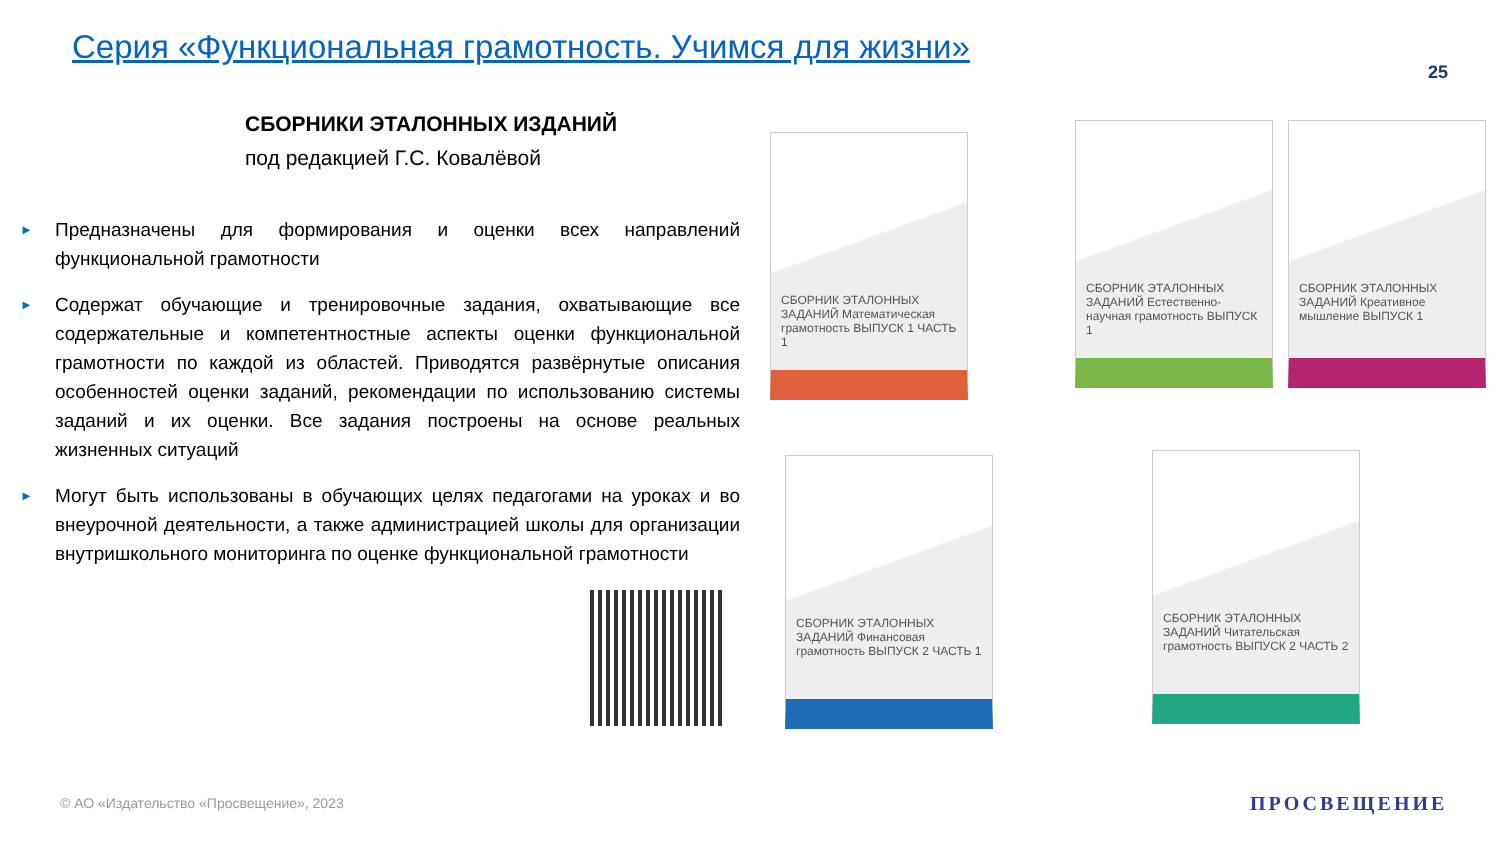Серия «Функциональная грамотность. Учимся для жизни»
25
СБОРНИКИ ЭТАЛОННЫХ ИЗДАНИЙ
под редакцией Г.С. Ковалёвой
► Предназначены для формирования и оценки всех направлений функциональной грамотности
► Содержат обучающие и тренировочные задания, охватывающие все содержательные и компетентностные аспекты оценки функциональной грамотности по каждой из областей. Приводятся развёрнутые описания особенностей оценки заданий, рекомендации по использованию системы заданий и их оценки. Все задания построены на основе реальных жизненных ситуаций
► Могут быть использованы в обучающих целях педагогами на уроках и во внеурочной деятельности, а также администрацией школы для организации внутришкольного мониторинга по оценке функциональной грамотности
СБОРНИК ЭТАЛОННЫХ ЗАДАНИЙ Математическая грамотность ВЫПУСК 1 ЧАСТЬ 1
СБОРНИК ЭТАЛОННЫХ ЗАДАНИЙ Естественно-научная грамотность ВЫПУСК 1
СБОРНИК ЭТАЛОННЫХ ЗАДАНИЙ Креативное мышление ВЫПУСК 1
СБОРНИК ЭТАЛОННЫХ ЗАДАНИЙ Финансовая грамотность ВЫПУСК 2 ЧАСТЬ 1
СБОРНИК ЭТАЛОННЫХ ЗАДАНИЙ Читательская грамотность ВЫПУСК 2 ЧАСТЬ 2
© АО «Издательство «Просвещение», 2023
ПРОСВЕЩЕНИЕ